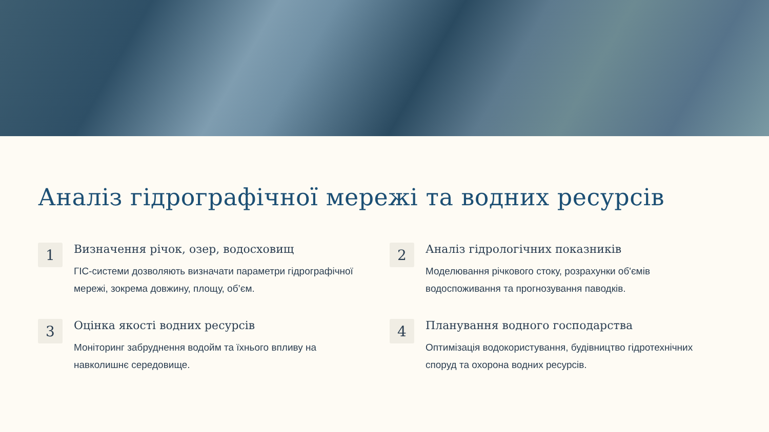Аналіз гідрографічної мережі та водних ресурсів
1
Визначення річок, озер, водосховищ
ГІС-системи дозволяють визначати параметри гідрографічної мережі, зокрема довжину, площу, об’єм.
2
Аналіз гідрологічних показників
Моделювання річкового стоку, розрахунки об'ємів водоспоживання та прогнозування паводків.
3
Оцінка якості водних ресурсів
Моніторинг забруднення водойм та їхнього впливу на навколишнє середовище.
4
Планування водного господарства
Оптимізація водокористування, будівництво гідротехнічних споруд та охорона водних ресурсів.